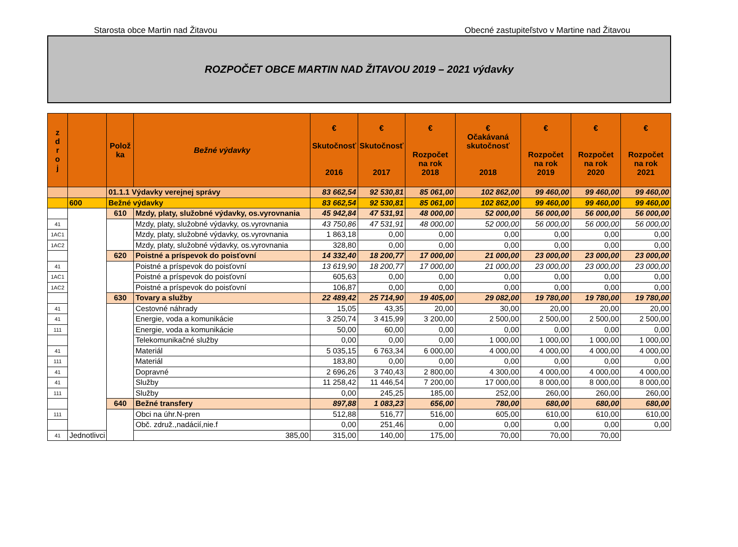Starosta obce Martin nad Žitavou Obecné zastupiteľstvo v Martine nad Žitavou
ROZPOČET OBCE MARTIN NAD ŽITAVOU 2019 – 2021 výdavky
| z d r o j | | Polož ka | Bežné výdavky | € Skutočnosť 2016 | € Skutočnosť 2017 | € Rozpočet na rok 2018 | € Očakávaná skutočnosť 2018 | € Rozpočet na rok 2019 | € Rozpočet na rok 2020 | € Rozpočet na rok 2021 |
| --- | --- | --- | --- | --- | --- | --- | --- | --- | --- | --- |
| | | 01.1.1 Výdavky verejnej správy | | 83 662,54 | 92 530,81 | 85 061,00 | 102 862,00 | 99 460,00 | 99 460,00 | 99 460,00 |
| | 600 | Bežné výdavky | | 83 662,54 | 92 530,81 | 85 061,00 | 102 862,00 | 99 460,00 | 99 460,00 | 99 460,00 |
| | | 610 | Mzdy, platy, služobné výdavky, os.vyrovnania | 45 942,84 | 47 531,91 | 48 000,00 | 52 000,00 | 56 000,00 | 56 000,00 | 56 000,00 |
| 41 | | | Mzdy, platy, služobné výdavky, os.vyrovnania | 43 750,86 | 47 531,91 | 48 000,00 | 52 000,00 | 56 000,00 | 56 000,00 | 56 000,00 |
| 1AC1 | | | Mzdy, platy, služobné výdavky, os.vyrovnania | 1 863,18 | 0,00 | 0,00 | 0,00 | 0,00 | 0,00 | 0,00 |
| 1AC2 | | | Mzdy, platy, služobné výdavky, os.vyrovnania | 328,80 | 0,00 | 0,00 | 0,00 | 0,00 | 0,00 | 0,00 |
| | | 620 | Poistné a príspevok do poisťovní | 14 332,40 | 18 200,77 | 17 000,00 | 21 000,00 | 23 000,00 | 23 000,00 | 23 000,00 |
| 41 | | | Poistné a príspevok do poisťovní | 13 619,90 | 18 200,77 | 17 000,00 | 21 000,00 | 23 000,00 | 23 000,00 | 23 000,00 |
| 1AC1 | | | Poistné a príspevok do poisťovní | 605,63 | 0,00 | 0,00 | 0,00 | 0,00 | 0,00 | 0,00 |
| 1AC2 | | | Poistné a príspevok do poisťovní | 106,87 | 0,00 | 0,00 | 0,00 | 0,00 | 0,00 | 0,00 |
| | | 630 | Tovary a služby | 22 489,42 | 25 714,90 | 19 405,00 | 29 082,00 | 19 780,00 | 19 780,00 | 19 780,00 |
| 41 | | | Cestovné náhrady | 15,05 | 43,35 | 20,00 | 30,00 | 20,00 | 20,00 | 20,00 |
| 41 | | | Energie, voda a komunikácie | 3 250,74 | 3 415,99 | 3 200,00 | 2 500,00 | 2 500,00 | 2 500,00 | 2 500,00 |
| 111 | | | Energie, voda a komunikácie | 50,00 | 60,00 | 0,00 | 0,00 | 0,00 | 0,00 | 0,00 |
| | | | Telekomunikačné služby | 0,00 | 0,00 | 0,00 | 1 000,00 | 1 000,00 | 1 000,00 | 1 000,00 |
| 41 | | | Materiál | 5 035,15 | 6 763,34 | 6 000,00 | 4 000,00 | 4 000,00 | 4 000,00 | 4 000,00 |
| 111 | | | Materiál | 183,80 | 0,00 | 0,00 | 0,00 | 0,00 | 0,00 | 0,00 |
| 41 | | | Dopravné | 2 696,26 | 3 740,43 | 2 800,00 | 4 300,00 | 4 000,00 | 4 000,00 | 4 000,00 |
| 41 | | | Služby | 11 258,42 | 11 446,54 | 7 200,00 | 17 000,00 | 8 000,00 | 8 000,00 | 8 000,00 |
| 111 | | | Služby | 0,00 | 245,25 | 185,00 | 252,00 | 260,00 | 260,00 | 260,00 |
| | | 640 | Bežné transfery | 897,88 | 1 083,23 | 656,00 | 780,00 | 680,00 | 680,00 | 680,00 |
| 111 | | | Obci na úhr.N-pren | 512,88 | 516,77 | 516,00 | 605,00 | 610,00 | 610,00 | 610,00 |
| | | | Obč. združ.,nadácií,nie.f | 0,00 | 251,46 | 0,00 | 0,00 | 0,00 | 0,00 | 0,00 |
| 41 | Jednotlivci | | 385,00 | 315,00 | 140,00 | 175,00 | 70,00 | 70,00 | 70,00 | |